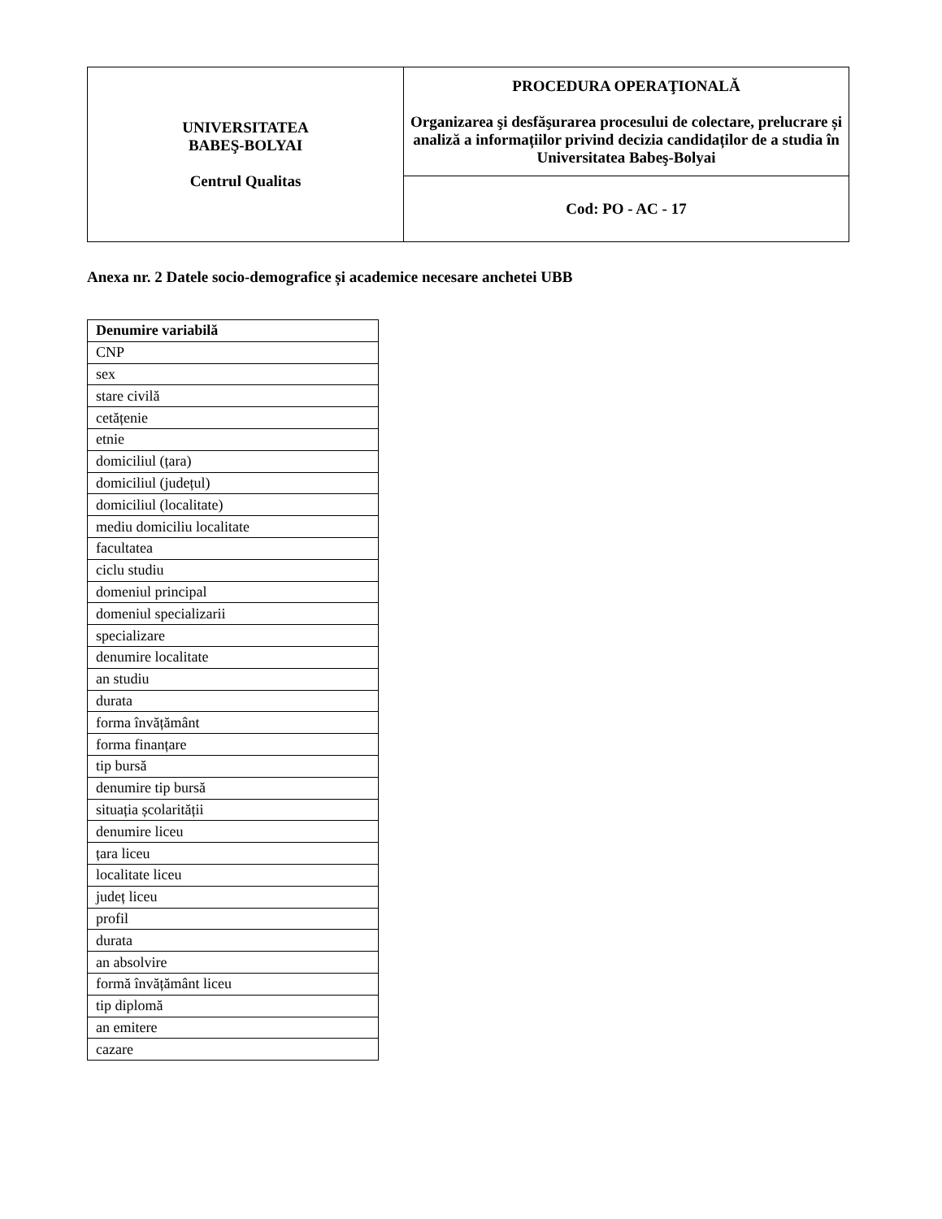| UNIVERSITATEA BABEŞ-BOLYAI Centrul Qualitas | PROCEDURA OPERAŢIONALĂ Organizarea şi desfăşurarea procesului de colectare, prelucrare și analiză a informațiilor privind decizia candidaților de a studia în Universitatea Babeş-Bolyai |
| | Cod: PO - AC - 17 |
Anexa nr. 2 Datele socio-demografice și academice necesare anchetei UBB
| Denumire variabilă |
| --- |
| CNP |
| sex |
| stare civilă |
| cetățenie |
| etnie |
| domiciliul (țara) |
| domiciliul (județul) |
| domiciliul (localitate) |
| mediu domiciliu localitate |
| facultatea |
| ciclu studiu |
| domeniul principal |
| domeniul specializarii |
| specializare |
| denumire localitate |
| an studiu |
| durata |
| forma învățământ |
| forma finanțare |
| tip bursă |
| denumire tip bursă |
| situația școlarității |
| denumire liceu |
| țara liceu |
| localitate liceu |
| județ liceu |
| profil |
| durata |
| an absolvire |
| formă învățământ liceu |
| tip diplomă |
| an emitere |
| cazare |